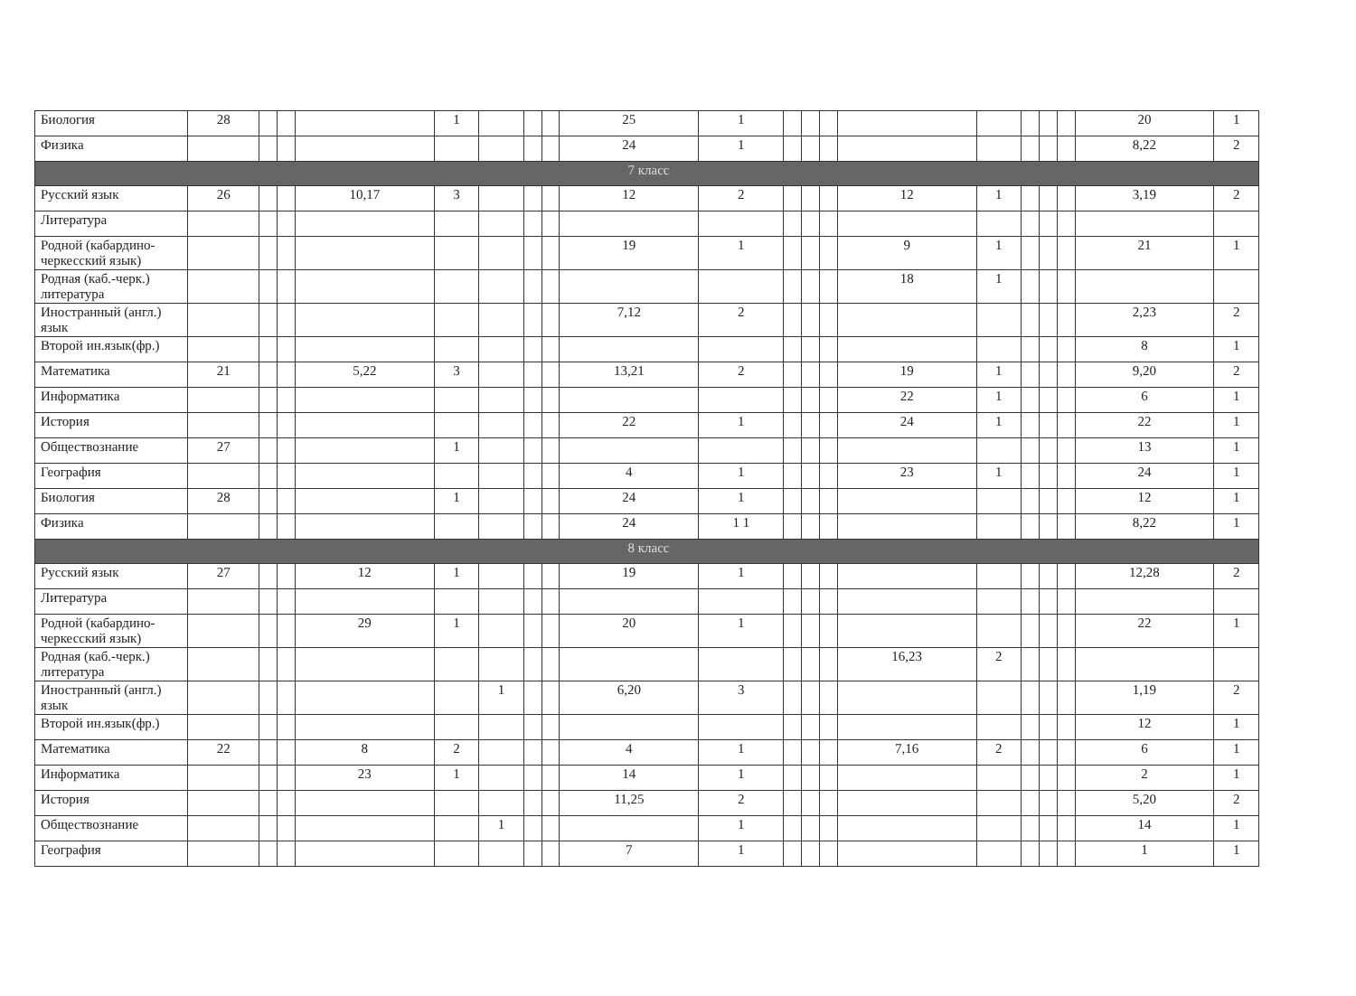| Биология | 28 | | | | 1 | | | | 25 | 1 | | | | | | | | | 20 | 1 |
| Физика | | | | | | | | | 24 | 1 | | | | | | | | | 8,22 | 2 |
| 7 класс | | | | | | | | | | | | | | | | | | | | |
| Русский язык | 26 | | | 10,17 | 3 | | | | 12 | 2 | | | | 12 | 1 | | | | 3,19 | 2 |
| Литература | | | | | | | | | | | | | | | | | | | | |
| Родной (кабардино-черкесский язык) | | | | | | | | | 19 | 1 | | | | 9 | 1 | | | | 21 | 1 |
| Родная (каб.-черк.) литература | | | | | | | | | | | | | | 18 | 1 | | | | | |
| Иностранный (англ.) язык | | | | | | | | | 7,12 | 2 | | | | | | | | | 2,23 | 2 |
| Второй ин.язык(фр.) | | | | | | | | | | | | | | | | | | | 8 | 1 |
| Математика | 21 | | | 5,22 | 3 | | | | 13,21 | 2 | | | | 19 | 1 | | | | 9,20 | 2 |
| Информатика | | | | | | | | | | | | | | 22 | 1 | | | | 6 | 1 |
| История | | | | | | | | | 22 | 1 | | | | 24 | 1 | | | | 22 | 1 |
| Обществознание | 27 | | | | 1 | | | | | | | | | | | | | | 13 | 1 |
| География | | | | | | | | | 4 | 1 | | | | 23 | 1 | | | | 24 | 1 |
| Биология | 28 | | | | 1 | | | | 24 | 1 | | | | | | | | | 12 | 1 |
| Физика | | | | | | | | | 24 | 1 1 | | | | | | | | | 8,22 | 1 |
| 8 класс | | | | | | | | | | | | | | | | | | | | |
| Русский язык | 27 | | | 12 | 1 | | | | 19 | 1 | | | | | | | | | 12,28 | 2 |
| Литература | | | | | | | | | | | | | | | | | | | | |
| Родной (кабардино-черкесский язык) | | | | 29 | 1 | | | | 20 | 1 | | | | | | | | | 22 | 1 |
| Родная (каб.-черк.) литература | | | | | | | | | | | | | | 16,23 | 2 | | | | | |
| Иностранный (англ.) язык | | | | | | 1 | | | 6,20 | 3 | | | | | | | | | 1,19 | 2 |
| Второй ин.язык(фр.) | | | | | | | | | | | | | | | | | | | 12 | 1 |
| Математика | 22 | | | 8 | 2 | | | | 4 | 1 | | | | 7,16 | 2 | | | | 6 | 1 |
| Информатика | | | | 23 | 1 | | | | 14 | 1 | | | | | | | | | 2 | 1 |
| История | | | | | | | | | 11,25 | 2 | | | | | | | | | 5,20 | 2 |
| Обществознание | | | | | | 1 | | | | 1 | | | | | | | | | 14 | 1 |
| География | | | | | | | | | 7 | 1 | | | | | | | | | 1 | 1 |